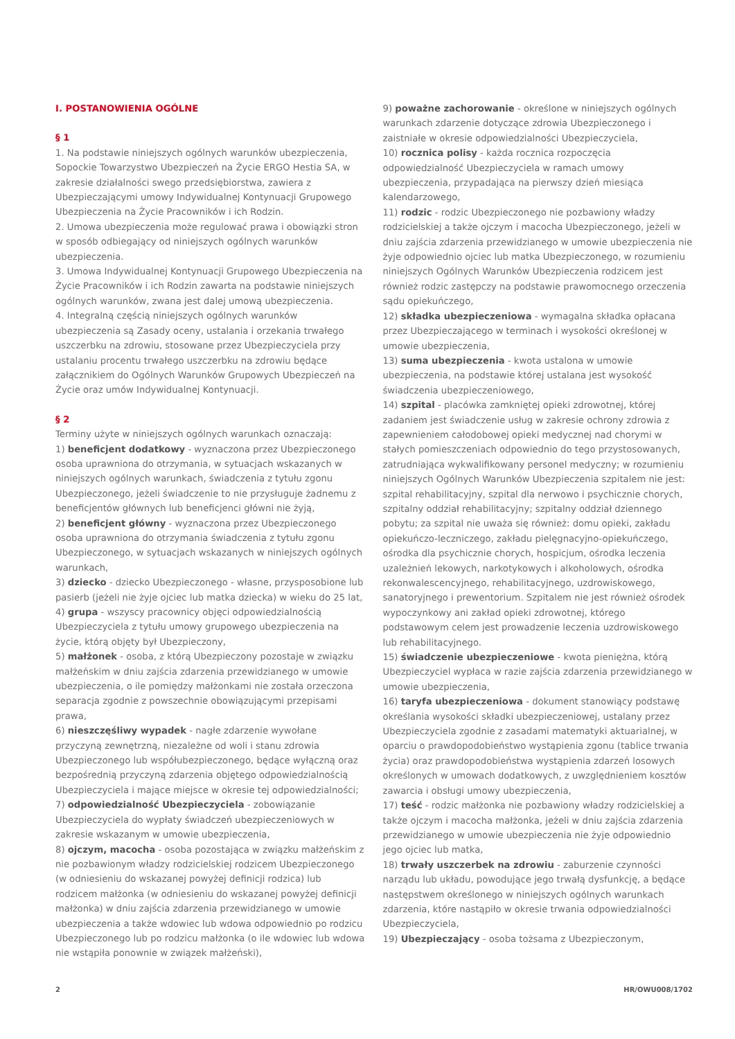I. POSTANOWIENIA OGÓLNE
§ 1
1. Na podstawie niniejszych ogólnych warunków ubezpieczenia, Sopockie Towarzystwo Ubezpieczeń na Życie ERGO Hestia SA, w zakresie działalności swego przedsiębiorstwa, zawiera z Ubezpieczającymi umowy Indywidualnej Kontynuacji Grupowego Ubezpieczenia na Życie Pracowników i ich Rodzin.
2. Umowa ubezpieczenia może regulować prawa i obowiązki stron w sposób odbiegający od niniejszych ogólnych warunków ubezpieczenia.
3. Umowa Indywidualnej Kontynuacji Grupowego Ubezpieczenia na Życie Pracowników i ich Rodzin zawarta na podstawie niniejszych ogólnych warunków, zwana jest dalej umową ubezpieczenia.
4. Integralną częścią niniejszych ogólnych warunków ubezpieczenia są Zasady oceny, ustalania i orzekania trwałego uszczerbku na zdrowiu, stosowane przez Ubezpieczyciela przy ustalaniu procentu trwałego uszczerbku na zdrowiu będące załącznikiem do Ogólnych Warunków Grupowych Ubezpieczeń na Życie oraz umów Indywidualnej Kontynuacji.
§ 2
Terminy użyte w niniejszych ogólnych warunkach oznaczają:
1) beneficjent dodatkowy - wyznaczona przez Ubezpieczonego osoba uprawniona do otrzymania, w sytuacjach wskazanych w niniejszych ogólnych warunkach, świadczenia z tytułu zgonu Ubezpieczonego, jeżeli świadczenie to nie przysługuje żadnemu z beneficjentów głównych lub beneficjenci główni nie żyją,
2) beneficjent główny - wyznaczona przez Ubezpieczonego osoba uprawniona do otrzymania świadczenia z tytułu zgonu Ubezpieczonego, w sytuacjach wskazanych w niniejszych ogólnych warunkach,
3) dziecko - dziecko Ubezpieczonego - własne, przysposobione lub pasierb (jeżeli nie żyje ojciec lub matka dziecka) w wieku do 25 lat,
4) grupa - wszyscy pracownicy objęci odpowiedzialnością Ubezpieczyciela z tytułu umowy grupowego ubezpieczenia na życie, którą objęty był Ubezpieczony,
5) małżonek - osoba, z którą Ubezpieczony pozostaje w związku małżeńskim w dniu zajścia zdarzenia przewidzianego w umowie ubezpieczenia, o ile pomiędzy małżonkami nie została orzeczona separacja zgodnie z powszechnie obowiązującymi przepisami prawa,
6) nieszczęśliwy wypadek - nagłe zdarzenie wywołane przyczyną zewnętrzną, niezależne od woli i stanu zdrowia Ubezpieczonego lub współubezpieczonego, będące wyłączną oraz bezpośrednią przyczyną zdarzenia objętego odpowiedzialnością Ubezpieczyciela i mające miejsce w okresie tej odpowiedzialności;
7) odpowiedzialność Ubezpieczyciela - zobowiązanie Ubezpieczyciela do wypłaty świadczeń ubezpieczeniowych w zakresie wskazanym w umowie ubezpieczenia,
8) ojczym, macocha - osoba pozostająca w związku małżeńskim z nie pozbawionym władzy rodzicielskiej rodzicem Ubezpieczonego (w odniesieniu do wskazanej powyżej definicji rodzica) lub rodzicem małżonka (w odniesieniu do wskazanej powyżej definicji małżonka) w dniu zajścia zdarzenia przewidzianego w umowie ubezpieczenia a także wdowiec lub wdowa odpowiednio po rodzicu Ubezpieczonego lub po rodzicu małżonka (o ile wdowiec lub wdowa nie wstąpiła ponownie w związek małżeński),
9) poważne zachorowanie - określone w niniejszych ogólnych warunkach zdarzenie dotyczące zdrowia Ubezpieczonego i zaistniałe w okresie odpowiedzialności Ubezpieczyciela,
10) rocznica polisy - każda rocznica rozpoczęcia odpowiedzialność Ubezpieczyciela w ramach umowy ubezpieczenia, przypadająca na pierwszy dzień miesiąca kalendarzowego,
11) rodzic - rodzic Ubezpieczonego nie pozbawiony władzy rodzicielskiej a także ojczym i macocha Ubezpieczonego, jeżeli w dniu zajścia zdarzenia przewidzianego w umowie ubezpieczenia nie żyje odpowiednio ojciec lub matka Ubezpieczonego, w rozumieniu niniejszych Ogólnych Warunków Ubezpieczenia rodzicem jest również rodzic zastępczy na podstawie prawomocnego orzeczenia sądu opiekuńczego,
12) składka ubezpieczeniowa - wymagalna składka opłacana przez Ubezpieczającego w terminach i wysokości określonej w umowie ubezpieczenia,
13) suma ubezpieczenia - kwota ustalona w umowie ubezpieczenia, na podstawie której ustalana jest wysokość świadczenia ubezpieczeniowego,
14) szpital - placówka zamkniętej opieki zdrowotnej, której zadaniem jest świadczenie usług w zakresie ochrony zdrowia z zapewnieniem całodobowej opieki medycznej nad chorymi w stałych pomieszczeniach odpowiednio do tego przystosowanych, zatrudniająca wykwalifikowany personel medyczny; w rozumieniu niniejszych Ogólnych Warunków Ubezpieczenia szpitalem nie jest: szpital rehabilitacyjny, szpital dla nerwowo i psychicznie chorych, szpitalny oddział rehabilitacyjny; szpitalny oddział dziennego pobytu; za szpital nie uważa się również: domu opieki, zakładu opiekuńczo-leczniczego, zakładu pielęgnacyjno-opiekuńczego, ośrodka dla psychicznie chorych, hospicjum, ośrodka leczenia uzależnień lekowych, narkotykowych i alkoholowych, ośrodka rekonwalescencyjnego, rehabilitacyjnego, uzdrowiskowego, sanatoryjnego i prewentorium. Szpitalem nie jest również ośrodek wypoczynkowy ani zakład opieki zdrowotnej, którego podstawowym celem jest prowadzenie leczenia uzdrowiskowego lub rehabilitacyjnego.
15) świadczenie ubezpieczeniowe - kwota pieniężna, którą Ubezpieczyciel wypłaca w razie zajścia zdarzenia przewidzianego w umowie ubezpieczenia,
16) taryfa ubezpieczeniowa - dokument stanowiący podstawę określania wysokości składki ubezpieczeniowej, ustalany przez Ubezpieczyciela zgodnie z zasadami matematyki aktuarialnej, w oparciu o prawdopodobieństwo wystąpienia zgonu (tablice trwania życia) oraz prawdopodobieństwa wystąpienia zdarzeń losowych określonych w umowach dodatkowych, z uwzględnieniem kosztów zawarcia i obsługi umowy ubezpieczenia,
17) teść - rodzic małżonka nie pozbawiony władzy rodzicielskiej a także ojczym i macocha małżonka, jeżeli w dniu zajścia zdarzenia przewidzianego w umowie ubezpieczenia nie żyje odpowiednio jego ojciec lub matka,
18) trwały uszczerbek na zdrowiu - zaburzenie czynności narządu lub układu, powodujące jego trwałą dysfunkcję, a będące następstwem określonego w niniejszych ogólnych warunkach zdarzenia, które nastąpiło w okresie trwania odpowiedzialności Ubezpieczyciela,
19) Ubezpieczający - osoba tożsama z Ubezpieczonym,
2 HR/OWU008/1702